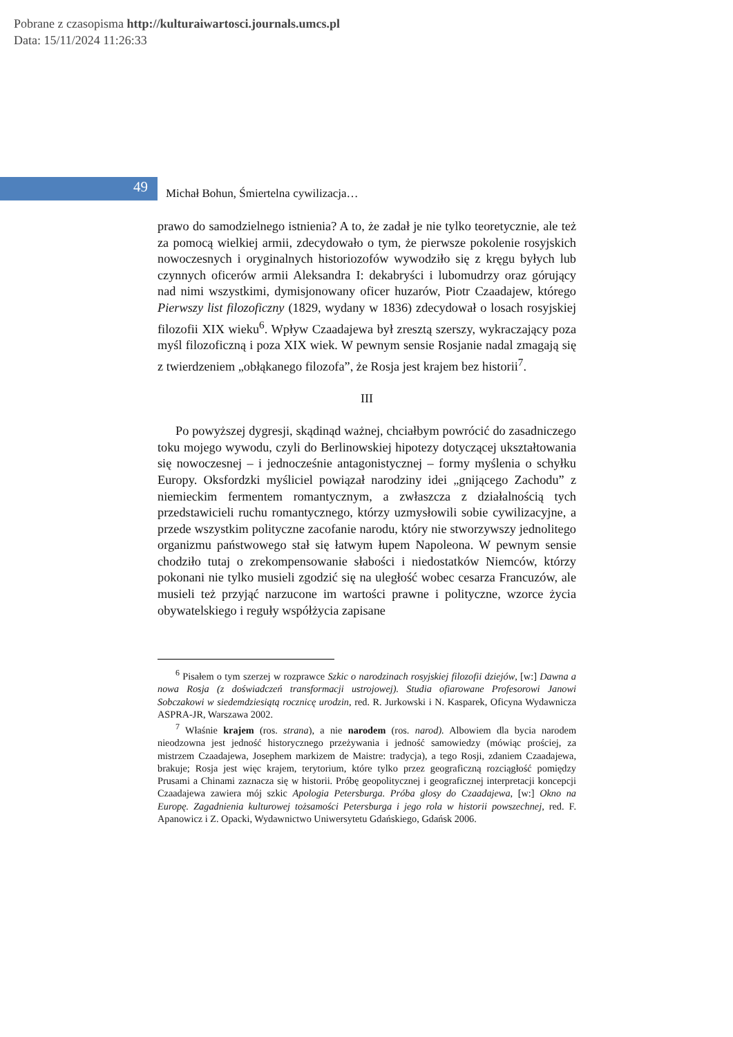Pobrane z czasopisma http://kulturaiwartosci.journals.umcs.pl
Data: 15/11/2024 11:26:33
49
Michał Bohun, Śmiertelna cywilizacja…
prawo do samodzielnego istnienia? A to, że zadał je nie tylko teoretycznie, ale też za pomocą wielkiej armii, zdecydowało o tym, że pierwsze pokolenie rosyjskich nowoczesnych i oryginalnych historiozofów wywodziło się z kręgu byłych lub czynnych oficerów armii Aleksandra I: dekabryści i lubomudrzy oraz górujący nad nimi wszystkimi, dymisjonowany oficer huzarów, Piotr Czaadajew, którego Pierwszy list filozoficzny (1829, wydany w 1836) zdecydował o losach rosyjskiej filozofii XIX wieku<sup>6</sup>. Wpływ Czaadajewa był zresztą szerszy, wykraczający poza myśl filozoficzną i poza XIX wiek. W pewnym sensie Rosjanie nadal zmagają się z twierdzeniem „obłąkanego filozofa”, że Rosja jest krajem bez historii<sup>7</sup>.
III
Po powyższej dygresji, skądinąd ważnej, chciałbym powrócić do zasadniczego toku mojego wywodu, czyli do Berlinowskiej hipotezy dotyczącej ukształtowania się nowoczesnej – i jednocześnie antagonistycznej – formy myślenia o schyłku Europy. Oksfordzki myśliciel powiązał narodziny idei „gnijącego Zachodu” z niemieckim fermentem romantycznym, a zwłaszcza z działalnością tych przedstawicieli ruchu romantycznego, którzy uzmysłowili sobie cywilizacyjne, a przede wszystkim polityczne zacofanie narodu, który nie stworzywszy jednolitego organizmu państwowego stał się łatwym łupem Napoleona. W pewnym sensie chodziło tutaj o zrekompensowanie słabości i niedostatków Niemców, którzy pokonani nie tylko musieli zgodzić się na uległość wobec cesarza Francuzów, ale musieli też przyjąć narzucone im wartości prawne i polityczne, wzorce życia obywatelskiego i reguły współżycia zapisane
<sup>6</sup> Pisałem o tym szerzej w rozprawce Szkic o narodzinach rosyjskiej filozofii dziejów, [w:] Dawna a nowa Rosja (z doświadczeń transformacji ustrojowej). Studia ofiarowane Profesorowi Janowi Sobczakowi w siedemdziesiątą rocznicę urodzin, red. R. Jurkowski i N. Kasparek, Oficyna Wydawnicza ASPRA-JR, Warszawa 2002.
<sup>7</sup> Właśnie krajem (ros. strana), a nie narodem (ros. narod). Albowiem dla bycia narodem nieodzowna jest jedność historycznego przeżywania i jedność samowiedzy (mówiąc prościej, za mistrzem Czaadajewa, Josephem markizem de Maistre: tradycja), a tego Rosji, zdaniem Czaadajewa, brakuje; Rosja jest więc krajem, terytorium, które tylko przez geograficzną rozciągłość pomiędzy Prusami a Chinami zaznacza się w historii. Próbę geopolitycznej i geograficznej interpretacji koncepcji Czaadajewa zawiera mój szkic Apologia Petersburga. Próba glosy do Czaadajewa, [w:] Okno na Europę. Zagadnienia kulturowej tożsamości Petersburga i jego rola w historii powszechnej, red. F. Apanowicz i Z. Opacki, Wydawnictwo Uniwersytetu Gdańskiego, Gdańsk 2006.